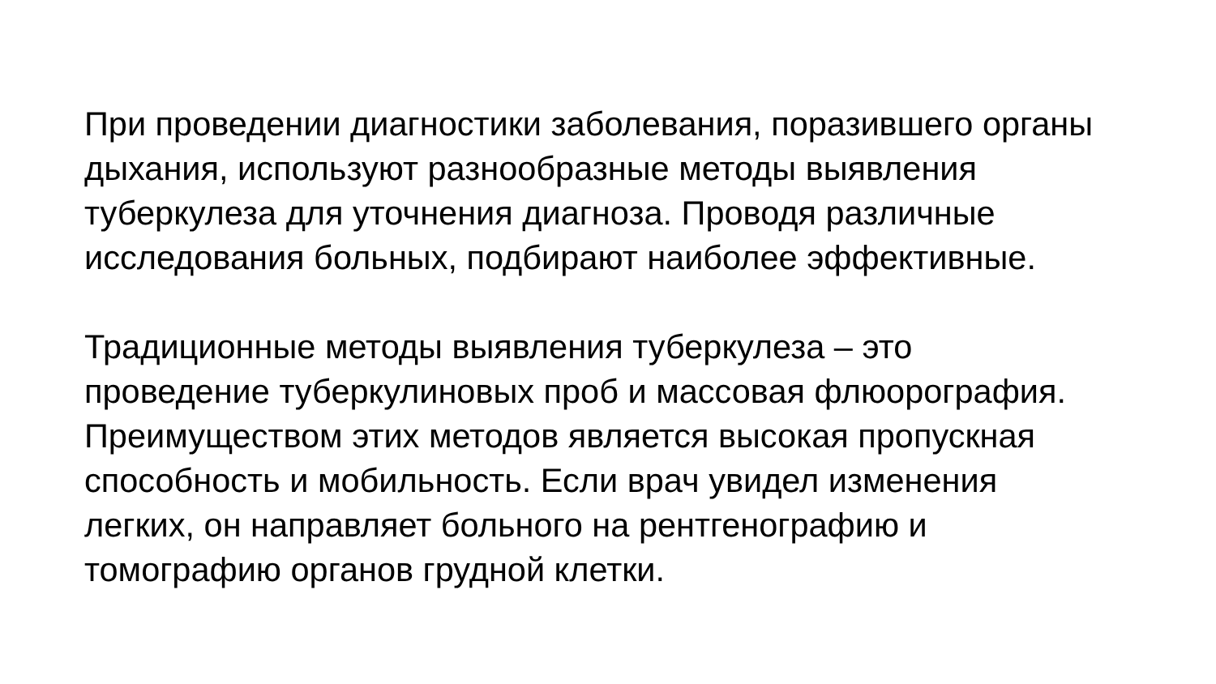При проведении диагностики заболевания, поразившего органы
дыхания, используют разнообразные методы выявления
туберкулеза для уточнения диагноза. Проводя различные
исследования больных, подбирают наиболее эффективные.
Традиционные методы выявления туберкулеза – это
проведение туберкулиновых проб и массовая флюорография.
Преимуществом этих методов является высокая пропускная
способность и мобильность. Если врач увидел изменения
легких, он направляет больного на рентгенографию и
томографию органов грудной клетки.